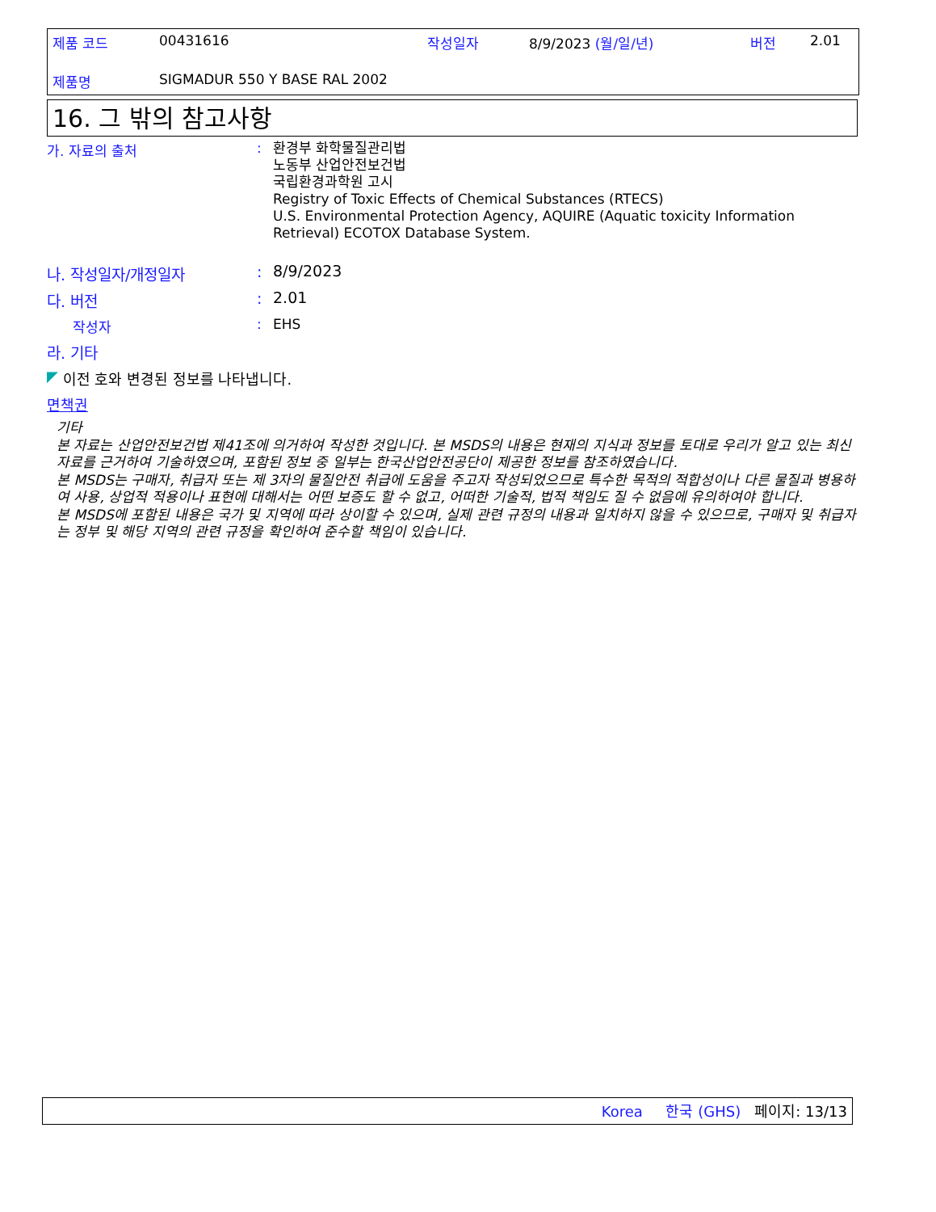제품 코드 00431616 작성일자 8/9/2023 (월/일/년) 버전 2.01
제품명 SIGMADUR 550 Y BASE RAL 2002
16. 그 밖의 참고사항
가. 자료의 출처 :
환경부 화학물질관리법
노동부 산업안전보건법
국립환경과학원 고시
Registry of Toxic Effects of Chemical Substances (RTECS)
U.S. Environmental Protection Agency, AQUIRE (Aquatic toxicity Information Retrieval) ECOTOX Database System.
나. 작성일자/개정일자 :
8/9/2023
다. 버전 :
2.01
작성자 :
EHS
라. 기타
◤ 이전 호와 변경된 정보를 나타냅니다.
면책권
기타
본 자료는 산업안전보건법 제41조에 의거하여 작성한 것입니다. 본 MSDS의 내용은 현재의 지식과 정보를 토대로 우리가 알고 있는 최신 자료를 근거하여 기술하였으며, 포함된 정보 중 일부는 한국산업안전공단이 제공한 정보를 참조하였습니다.
본 MSDS는 구매자, 취급자 또는 제 3자의 물질안전 취급에 도움을 주고자 작성되었으므로 특수한 목적의 적합성이나 다른 물질과 병용하여 사용, 상업적 적용이나 표현에 대해서는 어떤 보증도 할 수 없고, 어떠한 기술적, 법적 책임도 질 수 없음에 유의하여야 합니다.
본 MSDS에 포함된 내용은 국가 및 지역에 따라 상이할 수 있으며, 실제 관련 규정의 내용과 일치하지 않을 수 있으므로, 구매자 및 취급자는 정부 및 해당 지역의 관련 규정을 확인하여 준수할 책임이 있습니다.
Korea 한국 (GHS) 페이지: 13/13